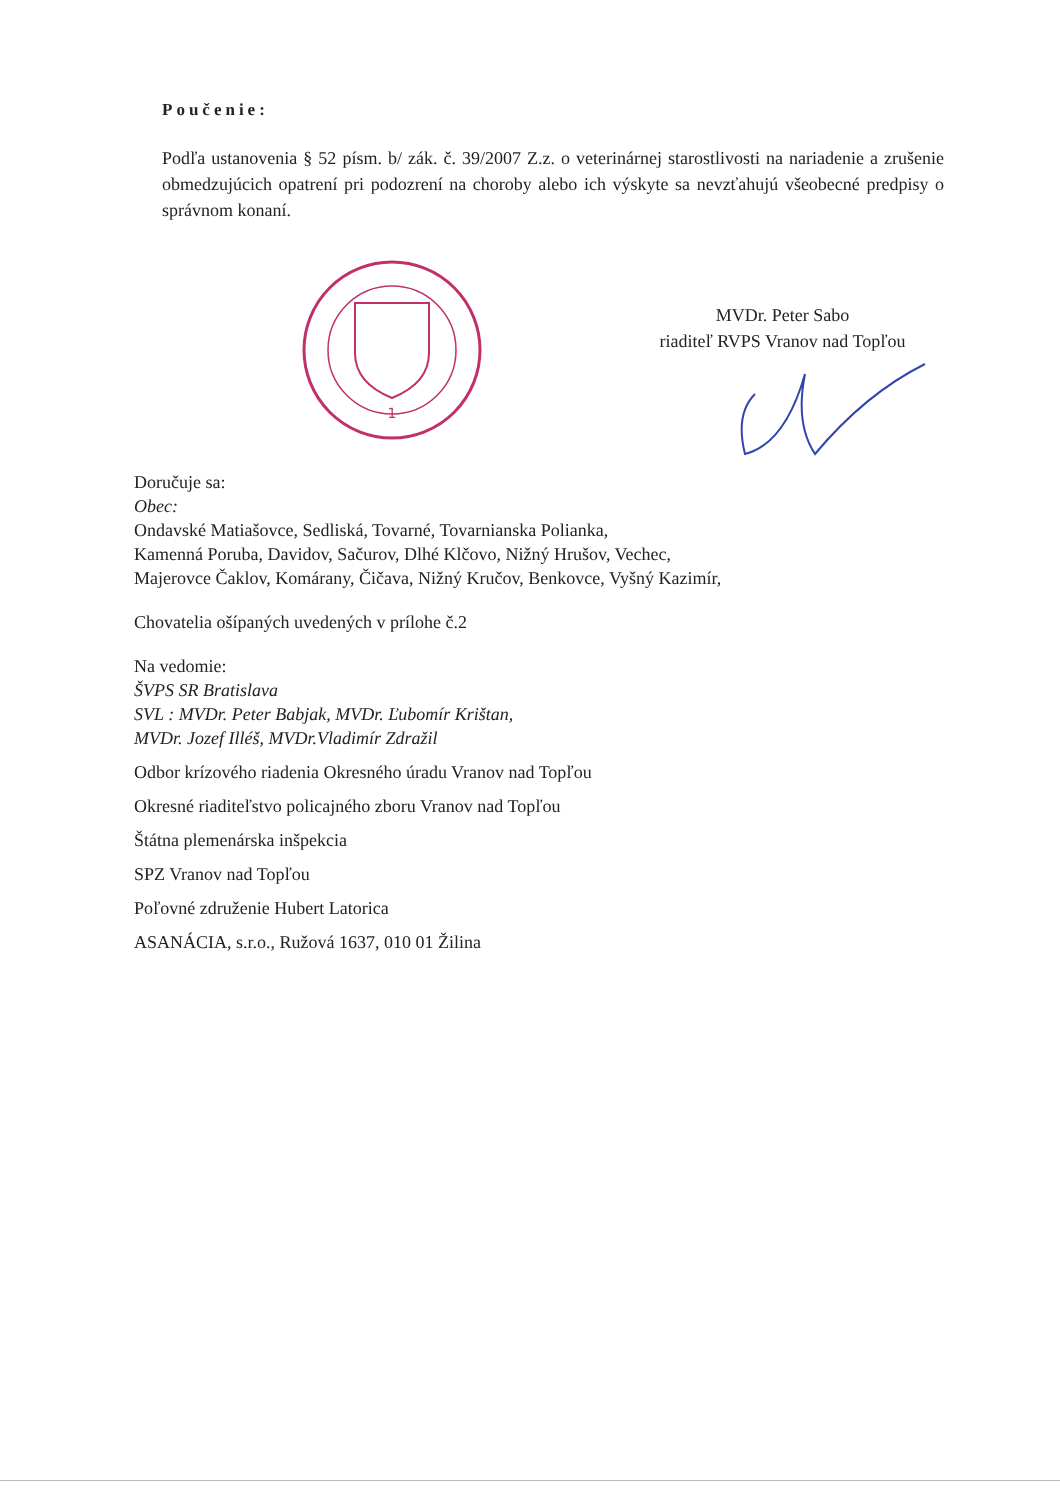Poučenie:
Podľa ustanovenia § 52 písm. b/ zák. č. 39/2007 Z.z. o veterinárnej starostlivosti na nariadenie a zrušenie obmedzujúcich opatrení pri podozrení na choroby alebo ich výskyte sa nevzťahujú všeobecné predpisy o správnom konaní.
1
MVDr. Peter Sabo
riaditeľ RVPS Vranov nad Topľou
Doručuje sa:
Obec:
Ondavské Matiašovce, Sedliská, Tovarné, Tovarnianska Polianka,
Kamenná Poruba, Davidov, Sačurov, Dlhé Klčovo, Nižný Hrušov, Vechec,
Majerovce Čaklov, Komárany, Čičava, Nižný Kručov, Benkovce, Vyšný Kazimír,
Chovatelia ošípaných uvedených v prílohe č.2
Na vedomie:
ŠVPS SR Bratislava
SVL : MVDr. Peter Babjak, MVDr. Ľubomír Krištan,
MVDr. Jozef Illéš, MVDr.Vladimír Zdražil
Odbor krízového riadenia Okresného úradu Vranov nad Topľou
Okresné riaditeľstvo policajného zboru Vranov nad Topľou
Štátna plemenárska inšpekcia
SPZ Vranov nad Topľou
Poľovné združenie Hubert Latorica
ASANÁCIA, s.r.o., Ružová 1637, 010 01 Žilina